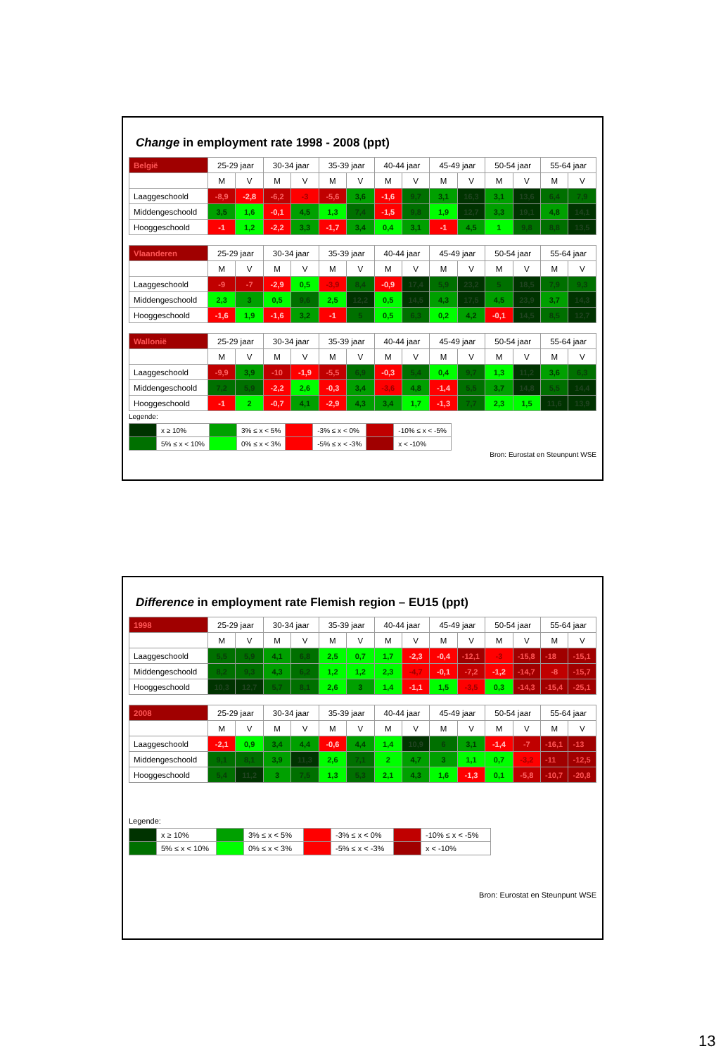Change in employment rate 1998 - 2008 (ppt)
| België | 25-29 jaar | | 30-34 jaar | | 35-39 jaar | | 40-44 jaar | | 45-49 jaar | | 50-54 jaar | | 55-64 jaar | |
| | M | V | M | V | M | V | M | V | M | V | M | V | M | V |
| Laaggeschoold | -8,9 | -2,8 | -6,2 | -3 | -5,6 | 3,6 | -1,6 | 9,7 | 3,1 | 16,3 | 3,1 | 13,6 | 6,4 | 7,9 |
| Middengeschoold | 3,5 | 1,6 | -0,1 | 4,5 | 1,3 | 7,4 | -1,5 | 9,8 | 1,9 | 12,7 | 3,3 | 19,1 | 4,8 | 14,1 |
| Hooggeschoold | -1 | 1,2 | -2,2 | 3,3 | -1,7 | 3,4 | 0,4 | 3,1 | -1 | 4,5 | 1 | 9,8 | 8,8 | 13,5 |
| Vlaanderen | 25-29 jaar | | 30-34 jaar | | 35-39 jaar | | 40-44 jaar | | 45-49 jaar | | 50-54 jaar | | 55-64 jaar | |
| | M | V | M | V | M | V | M | V | M | V | M | V | M | V |
| Laaggeschoold | -9 | -7 | -2,9 | 0,5 | -3,9 | 8,4 | -0,9 | 17,4 | 5,9 | 23,2 | 5 | 18,5 | 7,9 | 9,3 |
| Middengeschoold | 2,3 | 3 | 0,5 | 9,6 | 2,5 | 12,2 | 0,5 | 14,5 | 4,3 | 17,5 | 4,5 | 23,9 | 3,7 | 14,3 |
| Hooggeschoold | -1,6 | 1,9 | -1,6 | 3,2 | -1 | 5 | 0,5 | 6,3 | 0,2 | 4,2 | -0,1 | 14,5 | 8,5 | 12,7 |
| Wallonië | 25-29 jaar | | 30-34 jaar | | 35-39 jaar | | 40-44 jaar | | 45-49 jaar | | 50-54 jaar | | 55-64 jaar | |
| | M | V | M | V | M | V | M | V | M | V | M | V | M | V |
| Laaggeschoold | -9,9 | 3,9 | -10 | -1,9 | -5,5 | 6,9 | -0,3 | 5,4 | 0,4 | 9,7 | 1,3 | 11,2 | 3,6 | 6,3 |
| Middengeschoold | 7,2 | 5,9 | -2,2 | 2,6 | -0,3 | 3,4 | -3,6 | 4,8 | -1,4 | 5,5 | 3,7 | 14,8 | 5,5 | 14,4 |
| Hooggeschoold | -1 | 2 | -0,7 | 4,1 | -2,9 | 4,3 | 3,4 | 1,7 | -1,3 | 7,7 | 2,3 | 1,5 | 11,6 | 13,9 |
Legende:
| | x ≥ 10% | | 3% ≤ x < 5% | | -3% ≤ x < 0% | | -10% ≤ x < -5% |
| | 5% ≤ x < 10% | | 0% ≤ x < 3% | | -5% ≤ x < -3% | | x < -10% |
Bron: Eurostat en Steunpunt WSE
Difference in employment rate Flemish region – EU15 (ppt)
| 1998 | 25-29 jaar | | 30-34 jaar | | 35-39 jaar | | 40-44 jaar | | 45-49 jaar | | 50-54 jaar | | 55-64 jaar | |
| | M | V | M | V | M | V | M | V | M | V | M | V | M | V |
| Laaggeschoold | 5,5 | 5,9 | 4,1 | 6,8 | 2,5 | 0,7 | 1,7 | -2,3 | -0,4 | -12,1 | -3 | -15,8 | -18 | -15,1 |
| Middengeschoold | 8,2 | 9,3 | 4,3 | 6,2 | 1,2 | 1,2 | 2,3 | -4,7 | -0,1 | -7,2 | -1,2 | -14,7 | -8 | -15,7 |
| Hooggeschoold | 10,3 | 12,7 | 5,7 | 8,1 | 2,6 | 3 | 1,4 | -1,1 | 1,5 | -3,5 | 0,3 | -14,3 | -15,4 | -25,1 |
| 2008 | 25-29 jaar | | 30-34 jaar | | 35-39 jaar | | 40-44 jaar | | 45-49 jaar | | 50-54 jaar | | 55-64 jaar | |
| | M | V | M | V | M | V | M | V | M | V | M | V | M | V |
| Laaggeschoold | -2,1 | 0,9 | 3,4 | 4,4 | -0,6 | 4,4 | 1,4 | 10,9 | 6 | 3,1 | -1,4 | -7 | -16,1 | -13 |
| Middengeschoold | 9,1 | 8,1 | 3,9 | 11,3 | 2,6 | 7,1 | 2 | 4,7 | 3 | 1,1 | 0,7 | -3,2 | -11 | -12,5 |
| Hooggeschoold | 5,4 | 11,2 | 3 | 7,5 | 1,3 | 5,3 | 2,1 | 4,3 | 1,6 | -1,3 | 0,1 | -5,8 | -10,7 | -20,8 |
Legende:
| | x ≥ 10% | | 3% ≤ x < 5% | | -3% ≤ x < 0% | | -10% ≤ x < -5% |
| | 5% ≤ x < 10% | | 0% ≤ x < 3% | | -5% ≤ x < -3% | | x < -10% |
Bron: Eurostat en Steunpunt WSE
13